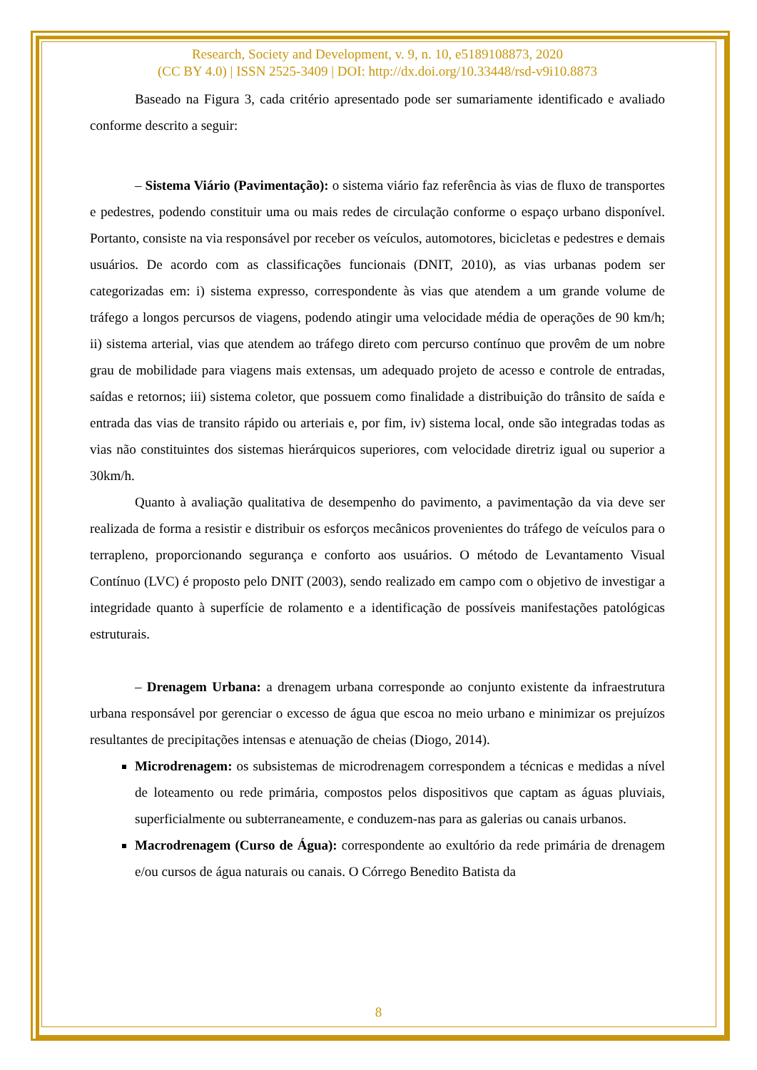Research, Society and Development, v. 9, n. 10, e5189108873, 2020
(CC BY 4.0) | ISSN 2525-3409 | DOI: http://dx.doi.org/10.33448/rsd-v9i10.8873
Baseado na Figura 3, cada critério apresentado pode ser sumariamente identificado e avaliado conforme descrito a seguir:
– Sistema Viário (Pavimentação): o sistema viário faz referência às vias de fluxo de transportes e pedestres, podendo constituir uma ou mais redes de circulação conforme o espaço urbano disponível. Portanto, consiste na via responsável por receber os veículos, automotores, bicicletas e pedestres e demais usuários. De acordo com as classificações funcionais (DNIT, 2010), as vias urbanas podem ser categorizadas em: i) sistema expresso, correspondente às vias que atendem a um grande volume de tráfego a longos percursos de viagens, podendo atingir uma velocidade média de operações de 90 km/h; ii) sistema arterial, vias que atendem ao tráfego direto com percurso contínuo que provêm de um nobre grau de mobilidade para viagens mais extensas, um adequado projeto de acesso e controle de entradas, saídas e retornos; iii) sistema coletor, que possuem como finalidade a distribuição do trânsito de saída e entrada das vias de transito rápido ou arteriais e, por fim, iv) sistema local, onde são integradas todas as vias não constituintes dos sistemas hierárquicos superiores, com velocidade diretriz igual ou superior a 30km/h.
Quanto à avaliação qualitativa de desempenho do pavimento, a pavimentação da via deve ser realizada de forma a resistir e distribuir os esforços mecânicos provenientes do tráfego de veículos para o terrapleno, proporcionando segurança e conforto aos usuários. O método de Levantamento Visual Contínuo (LVC) é proposto pelo DNIT (2003), sendo realizado em campo com o objetivo de investigar a integridade quanto à superfície de rolamento e a identificação de possíveis manifestações patológicas estruturais.
– Drenagem Urbana: a drenagem urbana corresponde ao conjunto existente da infraestrutura urbana responsável por gerenciar o excesso de água que escoa no meio urbano e minimizar os prejuízos resultantes de precipitações intensas e atenuação de cheias (Diogo, 2014).
Microdrenagem: os subsistemas de microdrenagem correspondem a técnicas e medidas a nível de loteamento ou rede primária, compostos pelos dispositivos que captam as águas pluviais, superficialmente ou subterraneamente, e conduzem-nas para as galerias ou canais urbanos.
Macrodrenagem (Curso de Água): correspondente ao exultório da rede primária de drenagem e/ou cursos de água naturais ou canais. O Córrego Benedito Batista da
8